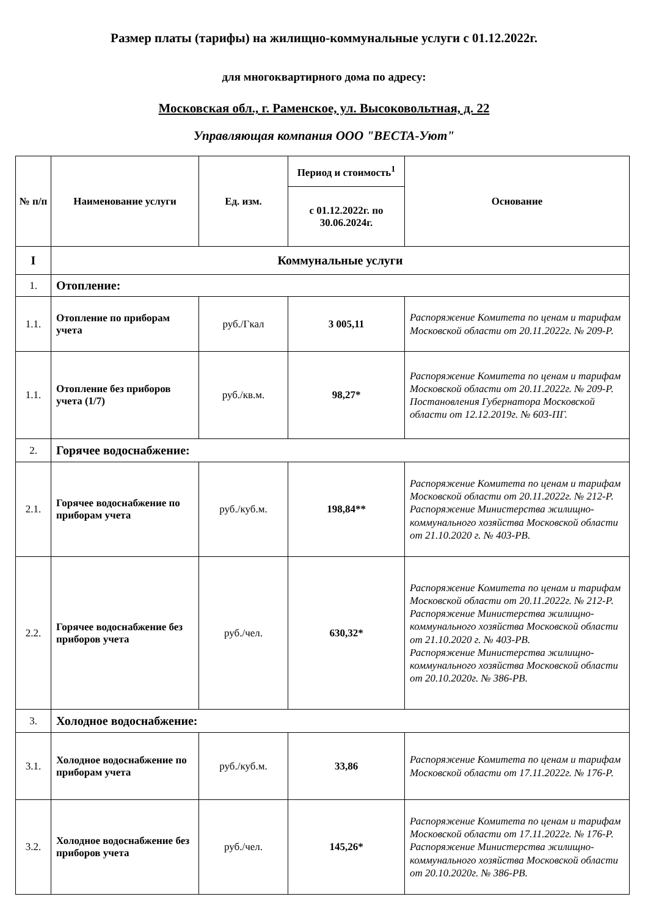Размер платы (тарифы) на жилищно-коммунальные услуги с 01.12.2022г.
для многоквартирного дома по адресу:
Московская обл., г. Раменское, ул. Высоковольтная, д. 22
Управляющая компания ООО "ВЕСТА-Уют"
| № п/п | Наименование услуги | Ед. изм. | Период и стоимость<sup>1</sup> | Основание |
| --- | --- | --- | --- | --- |
| | | | с 01.12.2022г. по 30.06.2024г. | |
| I | Коммунальные услуги | | | |
| 1. | Отопление: | | | |
| 1.1. | Отопление по приборам учета | руб./Гкал | 3 005,11 | Распоряжение Комитета по ценам и тарифам Московской области от 20.11.2022г. № 209-Р. |
| 1.1. | Отопление без приборов учета (1/7) | руб./кв.м. | 98,27* | Распоряжение Комитета по ценам и тарифам Московской области от 20.11.2022г. № 209-Р. Постановления Губернатора Московской области от 12.12.2019г. № 603-ПГ. |
| 2. | Горячее водоснабжение: | | | |
| 2.1. | Горячее водоснабжение по приборам учета | руб./куб.м. | 198,84** | Распоряжение Комитета по ценам и тарифам Московской области от 20.11.2022г. № 212-Р. Распоряжение Министерства жилищно-коммунального хозяйства Московской области от 21.10.2020 г. № 403-РВ. |
| 2.2. | Горячее водоснабжение без приборов учета | руб./чел. | 630,32* | Распоряжение Комитета по ценам и тарифам Московской области от 20.11.2022г. № 212-Р. Распоряжение Министерства жилищно-коммунального хозяйства Московской области от 21.10.2020 г. № 403-РВ. Распоряжение Министерства жилищно-коммунального хозяйства Московской области от 20.10.2020г. № 386-РВ. |
| 3. | Холодное водоснабжение: | | | |
| 3.1. | Холодное водоснабжение по приборам учета | руб./куб.м. | 33,86 | Распоряжение Комитета по ценам и тарифам Московской области от 17.11.2022г. № 176-Р. |
| 3.2. | Холодное водоснабжение без приборов учета | руб./чел. | 145,26* | Распоряжение Комитета по ценам и тарифам Московской области от 17.11.2022г. № 176-Р. Распоряжение Министерства жилищно-коммунального хозяйства Московской области от 20.10.2020г. № 386-РВ. |